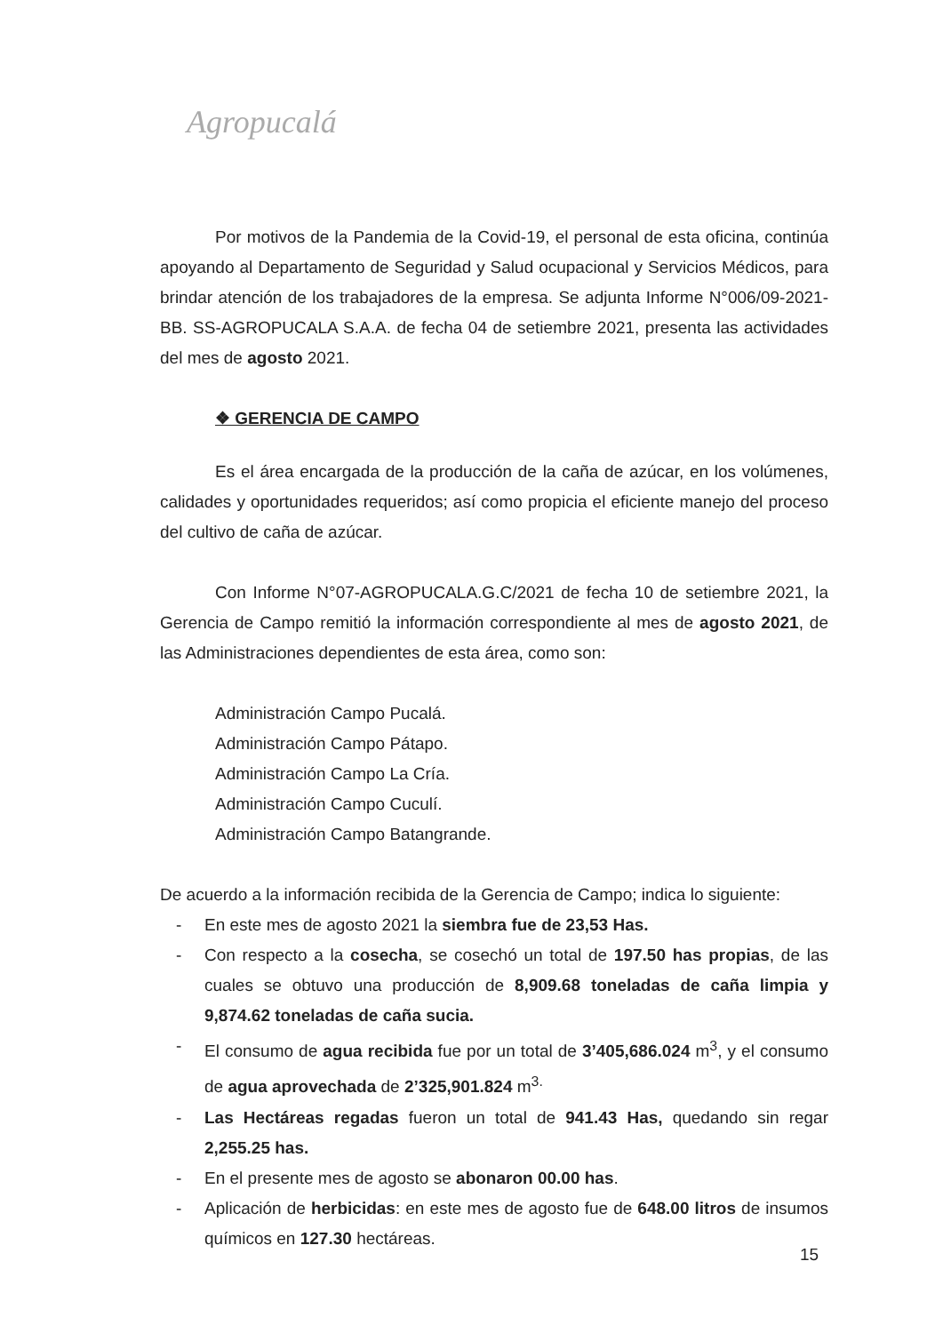Agropucalá
Por motivos de la Pandemia de la Covid-19, el personal de esta oficina, continúa apoyando al Departamento de Seguridad y Salud ocupacional y Servicios Médicos, para brindar atención de los trabajadores de la empresa. Se adjunta Informe N°006/09-2021-BB. SS-AGROPUCALA S.A.A. de fecha 04 de setiembre 2021, presenta las actividades del mes de agosto 2021.
❖ GERENCIA DE CAMPO
Es el área encargada de la producción de la caña de azúcar, en los volúmenes, calidades y oportunidades requeridos; así como propicia el eficiente manejo del proceso del cultivo de caña de azúcar.
Con Informe N°07-AGROPUCALA.G.C/2021 de fecha 10 de setiembre 2021, la Gerencia de Campo remitió la información correspondiente al mes de agosto 2021, de las Administraciones dependientes de esta área, como son:
Administración Campo Pucalá.
Administración Campo Pátapo.
Administración Campo La Cría.
Administración Campo Cuculí.
Administración Campo Batangrande.
De acuerdo a la información recibida de la Gerencia de Campo; indica lo siguiente:
- En este mes de agosto 2021 la siembra fue de 23,53 Has.
- Con respecto a la cosecha, se cosechó un total de 197.50 has propias, de las cuales se obtuvo una producción de 8,909.68 toneladas de caña limpia y 9,874.62 toneladas de caña sucia.
- El consumo de agua recibida fue por un total de 3’405,686.024 m<sup>3</sup>, y el consumo de agua aprovechada de 2’325,901.824 m<sup>3.</sup>
- Las Hectáreas regadas fueron un total de 941.43 Has, quedando sin regar 2,255.25 has.
- En el presente mes de agosto se abonaron 00.00 has.
- Aplicación de herbicidas: en este mes de agosto fue de 648.00 litros de insumos químicos en 127.30 hectáreas.
15